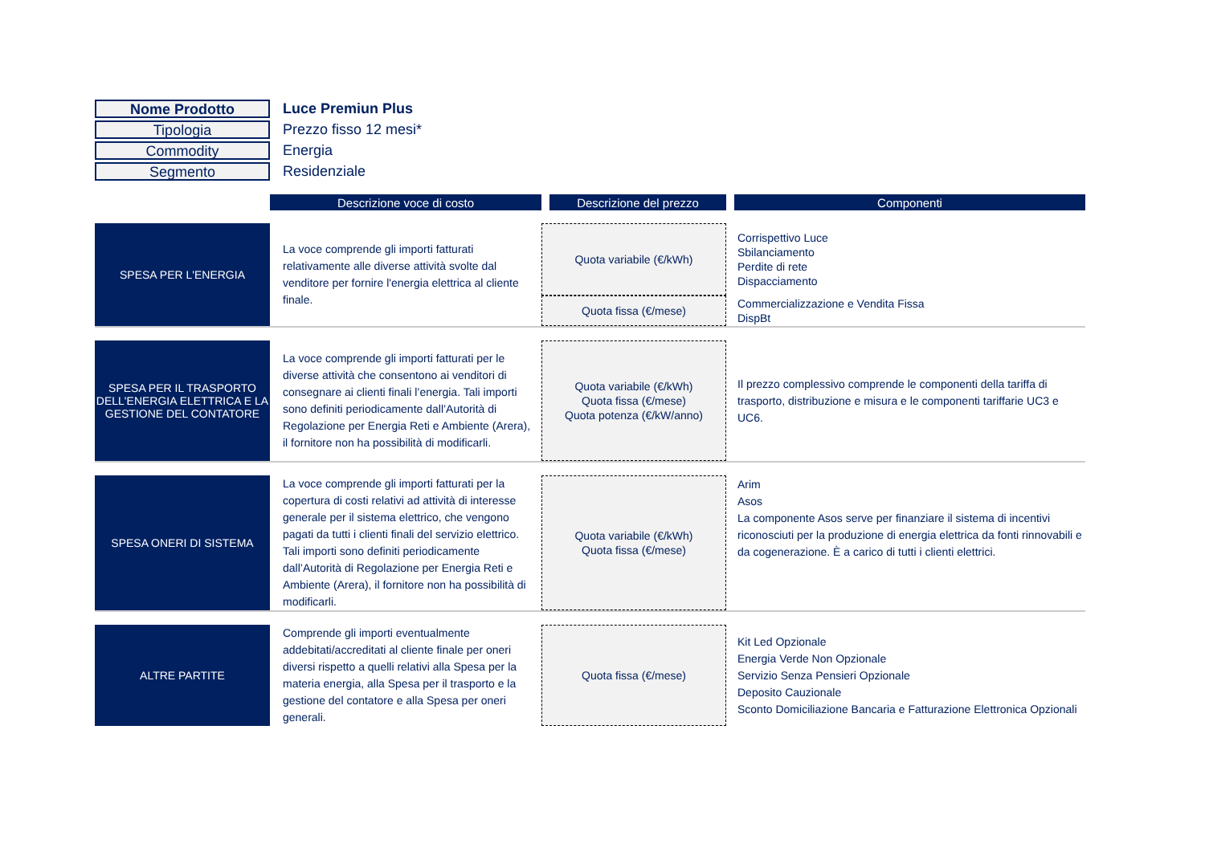| Nome Prodotto | Luce Premiun Plus |
| Tipologia | Prezzo fisso 12 mesi* |
| Commodity | Energia |
| Segmento | Residenziale |
| | Descrizione voce di costo | Descrizione del prezzo | Componenti |
| SPESA PER L'ENERGIA | La voce comprende gli importi fatturati relativamente alle diverse attività svolte dal venditore per fornire l'energia elettrica al cliente finale. | Quota variabile (€/kWh) | Corrispettivo Luce Sbilanciamento Perdite di rete Dispacciamento |
| | | Quota fissa (€/mese) | Commercializzazione e Vendita Fissa DispBt |
| SPESA PER IL TRASPORTO DELL'ENERGIA ELETTRICA E LA GESTIONE DEL CONTATORE | La voce comprende gli importi fatturati per le diverse attività che consentono ai venditori di consegnare ai clienti finali l’energia. Tali importi sono definiti periodicamente dall’Autorità di Regolazione per Energia Reti e Ambiente (Arera), il fornitore non ha possibilità di modificarli. | Quota variabile (€/kWh) Quota fissa (€/mese) Quota potenza (€/kW/anno) | Il prezzo complessivo comprende le componenti della tariffa di trasporto, distribuzione e misura e le componenti tariffarie UC3 e UC6. |
| SPESA ONERI DI SISTEMA | La voce comprende gli importi fatturati per la copertura di costi relativi ad attività di interesse generale per il sistema elettrico, che vengono pagati da tutti i clienti finali del servizio elettrico. Tali importi sono definiti periodicamente dall’Autorità di Regolazione per Energia Reti e Ambiente (Arera), il fornitore non ha possibilità di modificarli. | Quota variabile (€/kWh) Quota fissa (€/mese) | Arim Asos La componente Asos serve per finanziare il sistema di incentivi riconosciuti per la produzione di energia elettrica da fonti rinnovabili e da cogenerazione. È a carico di tutti i clienti elettrici. |
| ALTRE PARTITE | Comprende gli importi eventualmente addebitati/accreditati al cliente finale per oneri diversi rispetto a quelli relativi alla Spesa per la materia energia, alla Spesa per il trasporto e la gestione del contatore e alla Spesa per oneri generali. | Quota fissa (€/mese) | Kit Led Opzionale Energia Verde Non Opzionale Servizio Senza Pensieri Opzionale Deposito Cauzionale Sconto Domiciliazione Bancaria e Fatturazione Elettronica Opzionali |